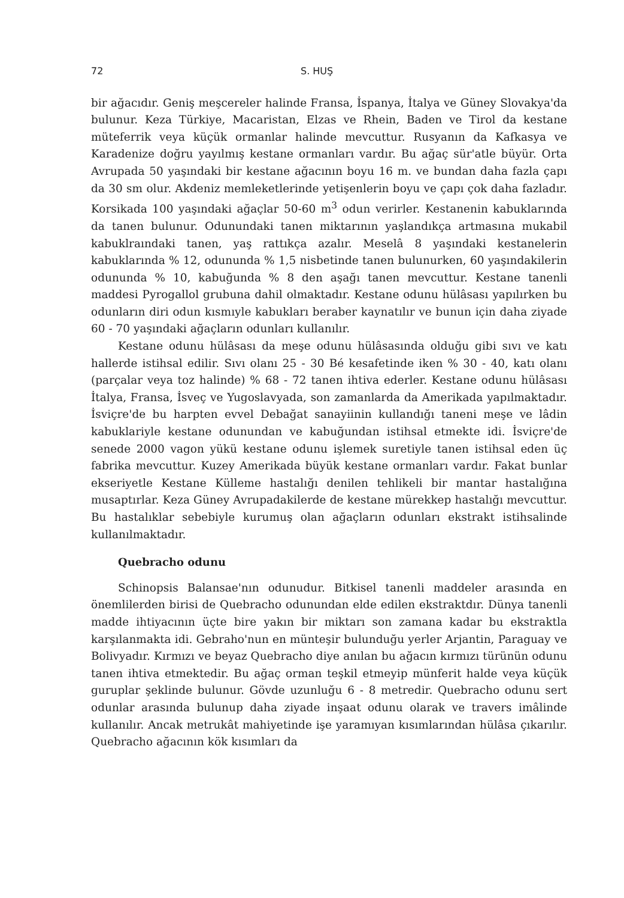72 S. HUŞ
bir ağacıdır. Geniş meşcereler halinde Fransa, İspanya, İtalya ve Güney Slovakya'da bulunur. Keza Türkiye, Macaristan, Elzas ve Rhein, Baden ve Tirol da kestane müteferrik veya küçük ormanlar halinde mevcuttur. Rusyanın da Kafkasya ve Karadenize doğru yayılmış kestane ormanları vardır. Bu ağaç sür'atle büyür. Orta Avrupada 50 yaşındaki bir kestane ağacının boyu 16 m. ve bundan daha fazla çapı da 30 sm olur. Akdeniz memleketlerinde yetişenlerin boyu ve çapı çok daha fazladır. Korsikada 100 yaşındaki ağaçlar 50-60 m<sup>3</sup> odun verirler. Kestanenin kabuklarında da tanen bulunur. Odunundaki tanen miktarının yaşlandıkça artmasına mukabil kabuklraındaki tanen, yaş rattıkça azalır. Meselâ 8 yaşındaki kestanelerin kabuklarında % 12, odununda % 1,5 nisbetinde tanen bulunurken, 60 yaşındakilerin odununda % 10, kabuğunda % 8 den aşağı tanen mevcuttur. Kestane tanenli maddesi Pyrogallol grubuna dahil olmaktadır. Kestane odunu hülâsası yapılırken bu odunların diri odun kısmıyle kabukları beraber kaynatılır ve bunun için daha ziyade 60 - 70 yaşındaki ağaçların odunları kullanılır.
Kestane odunu hülâsası da meşe odunu hülâsasında olduğu gibi sıvı ve katı hallerde istihsal edilir. Sıvı olanı 25 - 30 Bé kesafetinde iken % 30 - 40, katı olanı (parçalar veya toz halinde) % 68 - 72 tanen ihtiva ederler. Kestane odunu hülâsası İtalya, Fransa, İsveç ve Yugoslavyada, son zamanlarda da Amerikada yapılmaktadır. İsviçre'de bu harpten evvel Debağat sanayiinin kullandığı taneni meşe ve lâdin kabuklariyle kestane odunundan ve kabuğundan istihsal etmekte idi. İsviçre'de senede 2000 vagon yükü kestane odunu işlemek suretiyle tanen istihsal eden üç fabrika mevcuttur. Kuzey Amerikada büyük kestane ormanları vardır. Fakat bunlar ekseriyetle Kestane Külleme hastalığı denilen tehlikeli bir mantar hastalığına musaptırlar. Keza Güney Avrupadakilerde de kestane mürekkep hastalığı mevcuttur. Bu hastalıklar sebebiyle kurumuş olan ağaçların odunları ekstrakt istihsalinde kullanılmaktadır.
Quebracho odunu
Schinopsis Balansae'nın odunudur. Bitkisel tanenli maddeler arasında en önemlilerden birisi de Quebracho odunundan elde edilen ekstraktdır. Dünya tanenli madde ihtiyacının üçte bire yakın bir miktarı son zamana kadar bu ekstraktla karşılanmakta idi. Gebraho'nun en münteşir bulunduğu yerler Arjantin, Paraguay ve Bolivyadır. Kırmızı ve beyaz Quebracho diye anılan bu ağacın kırmızı türünün odunu tanen ihtiva etmektedir. Bu ağaç orman teşkil etmeyip münferit halde veya küçük guruplar şeklinde bulunur. Gövde uzunluğu 6 - 8 metredir. Quebracho odunu sert odunlar arasında bulunup daha ziyade inşaat odunu olarak ve travers imâlinde kullanılır. Ancak metrukât mahiyetinde işe yaramıyan kısımlarından hülâsa çıkarılır. Quebracho ağacının kök kısımları da